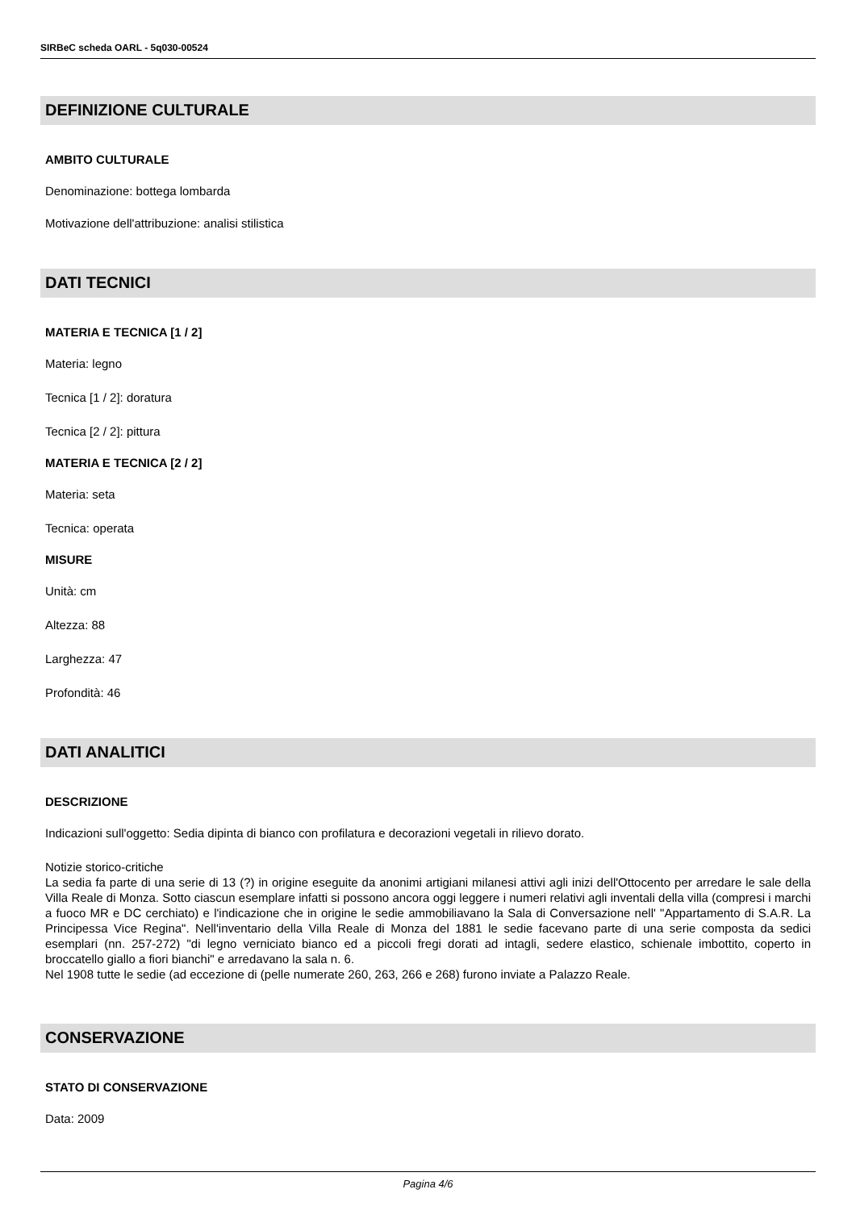SIRBeC scheda OARL - 5q030-00524
DEFINIZIONE CULTURALE
AMBITO CULTURALE
Denominazione: bottega lombarda
Motivazione dell'attribuzione: analisi stilistica
DATI TECNICI
MATERIA E TECNICA [1 / 2]
Materia: legno
Tecnica [1 / 2]: doratura
Tecnica [2 / 2]: pittura
MATERIA E TECNICA [2 / 2]
Materia: seta
Tecnica: operata
MISURE
Unità: cm
Altezza: 88
Larghezza: 47
Profondità: 46
DATI ANALITICI
DESCRIZIONE
Indicazioni sull'oggetto: Sedia dipinta di bianco con profilatura e decorazioni vegetali in rilievo dorato.
Notizie storico-critiche
La sedia fa parte di una serie di 13 (?) in origine eseguite da anonimi artigiani milanesi attivi agli inizi dell'Ottocento per arredare le sale della Villa Reale di Monza. Sotto ciascun esemplare infatti si possono ancora oggi leggere i numeri relativi agli inventali della villa (compresi i marchi a fuoco MR e DC cerchiato) e l'indicazione che in origine le sedie ammobiliavano la Sala di Conversazione nell' "Appartamento di S.A.R. La Principessa Vice Regina". Nell'inventario della Villa Reale di Monza del 1881 le sedie facevano parte di una serie composta da sedici esemplari (nn. 257-272) "di legno verniciato bianco ed a piccoli fregi dorati ad intagli, sedere elastico, schienale imbottito, coperto in broccatello giallo a fiori bianchi" e arredavano la sala n. 6.
Nel 1908 tutte le sedie (ad eccezione di (pelle numerate 260, 263, 266 e 268) furono inviate a Palazzo Reale.
CONSERVAZIONE
STATO DI CONSERVAZIONE
Data: 2009
Pagina 4/6